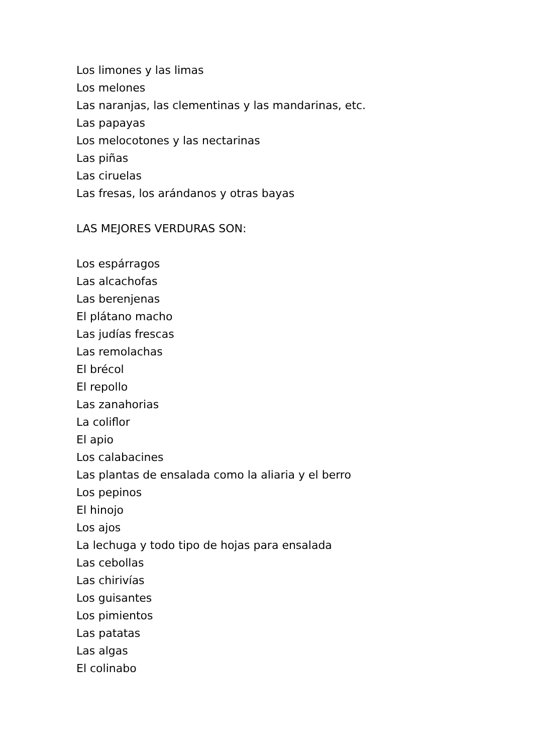Los limones y las limas
Los melones
Las naranjas, las clementinas y las mandarinas, etc.
Las papayas
Los melocotones y las nectarinas
Las piñas
Las ciruelas
Las fresas, los arándanos y otras bayas
LAS MEJORES VERDURAS SON:
Los espárragos
Las alcachofas
Las berenjenas
El plátano macho
Las judías frescas
Las remolachas
El brécol
El repollo
Las zanahorias
La coliflor
El apio
Los calabacines
Las plantas de ensalada como la aliaria y el berro
Los pepinos
El hinojo
Los ajos
La lechuga y todo tipo de hojas para ensalada
Las cebollas
Las chirivías
Los guisantes
Los pimientos
Las patatas
Las algas
El colinabo